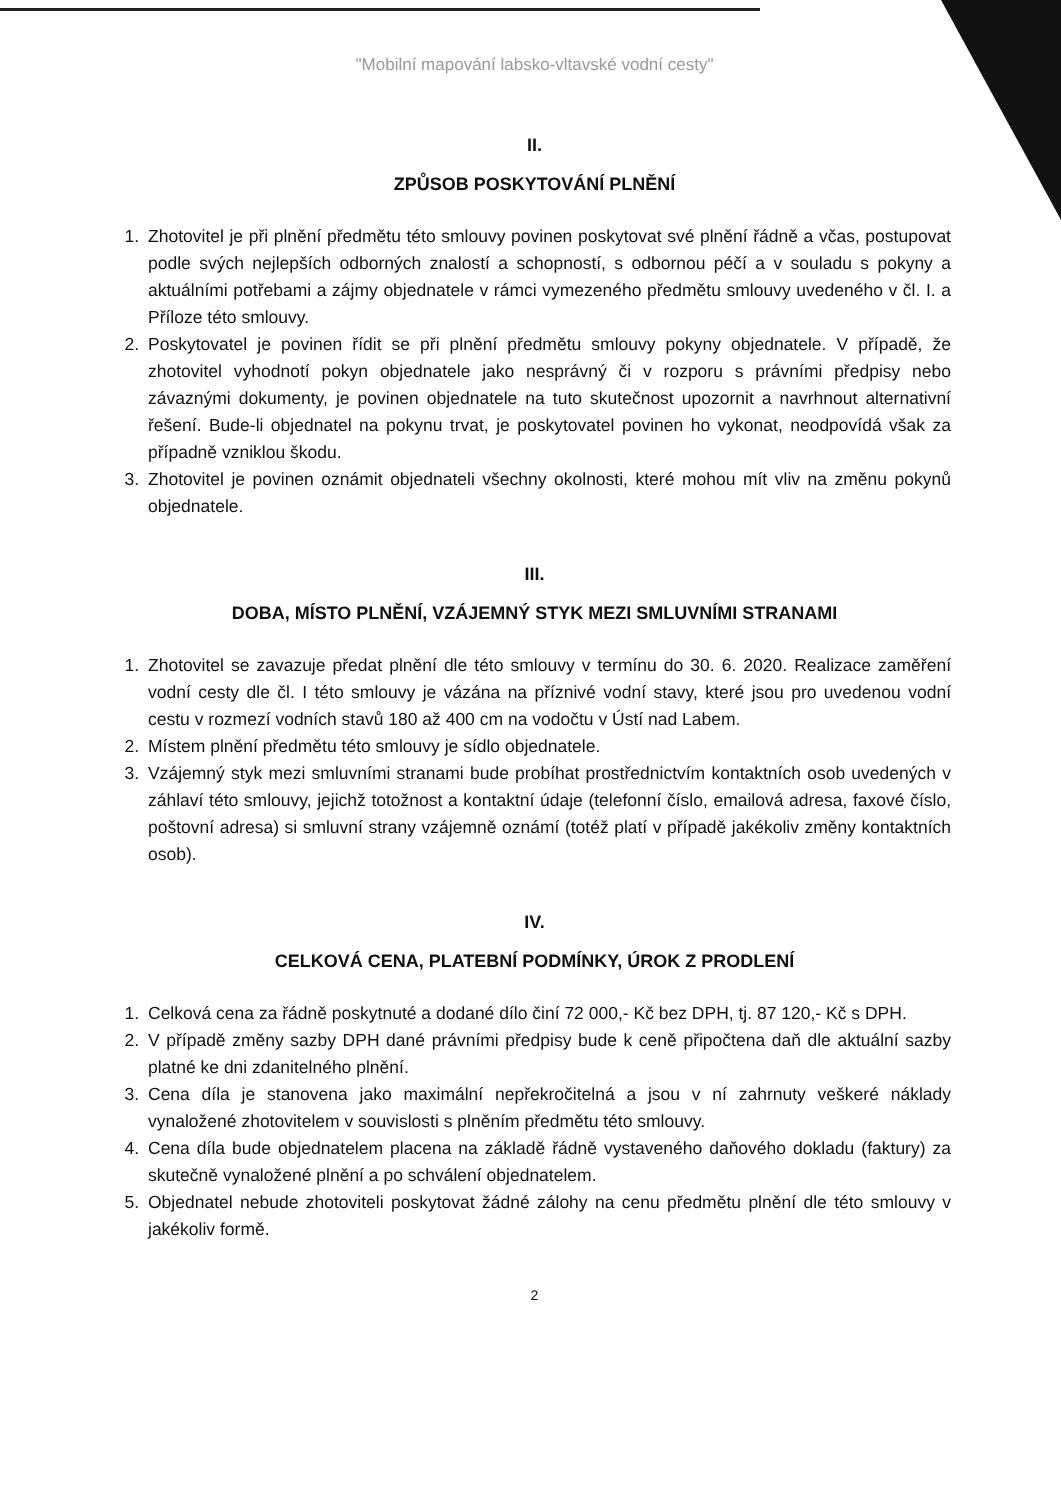"Mobilní mapování labsko-vltavské vodní cesty"
II.
ZPŮSOB POSKYTOVÁNÍ PLNĚNÍ
1. Zhotovitel je při plnění předmětu této smlouvy povinen poskytovat své plnění řádně a včas, postupovat podle svých nejlepších odborných znalostí a schopností, s odbornou péčí a v souladu s pokyny a aktuálními potřebami a zájmy objednatele v rámci vymezeného předmětu smlouvy uvedeného v čl. I. a Příloze této smlouvy.
2. Poskytovatel je povinen řídit se při plnění předmětu smlouvy pokyny objednatele. V případě, že zhotovitel vyhodnotí pokyn objednatele jako nesprávný či v rozporu s právními předpisy nebo závaznými dokumenty, je povinen objednatele na tuto skutečnost upozornit a navrhnout alternativní řešení. Bude-li objednatel na pokynu trvat, je poskytovatel povinen ho vykonat, neodpovídá však za případně vzniklou škodu.
3. Zhotovitel je povinen oznámit objednateli všechny okolnosti, které mohou mít vliv na změnu pokynů objednatele.
III.
DOBA, MÍSTO PLNĚNÍ, VZÁJEMNÝ STYK MEZI SMLUVNÍMI STRANAMI
1. Zhotovitel se zavazuje předat plnění dle této smlouvy v termínu do 30. 6. 2020. Realizace zaměření vodní cesty dle čl. I této smlouvy je vázána na příznivé vodní stavy, které jsou pro uvedenou vodní cestu v rozmezí vodních stavů 180 až 400 cm na vodočtu v Ústí nad Labem.
2. Místem plnění předmětu této smlouvy je sídlo objednatele.
3. Vzájemný styk mezi smluvními stranami bude probíhat prostřednictvím kontaktních osob uvedených v záhlaví této smlouvy, jejichž totožnost a kontaktní údaje (telefonní číslo, emailová adresa, faxové číslo, poštovní adresa) si smluvní strany vzájemně oznámí (totéž platí v případě jakékoliv změny kontaktních osob).
IV.
CELKOVÁ CENA, PLATEBNÍ PODMÍNKY, ÚROK Z PRODLENÍ
1. Celková cena za řádně poskytnuté a dodané dílo činí 72 000,- Kč bez DPH, tj. 87 120,- Kč s DPH.
2. V případě změny sazby DPH dané právními předpisy bude k ceně připočtena daň dle aktuální sazby platné ke dni zdanitelného plnění.
3. Cena díla je stanovena jako maximální nepřekročitelná a jsou v ní zahrnuty veškeré náklady vynaložené zhotovitelem v souvislosti s plněním předmětu této smlouvy.
4. Cena díla bude objednatelem placena na základě řádně vystaveného daňového dokladu (faktury) za skutečně vynaložené plnění a po schválení objednatelem.
5. Objednatel nebude zhotoviteli poskytovat žádné zálohy na cenu předmětu plnění dle této smlouvy v jakékoliv formě.
2